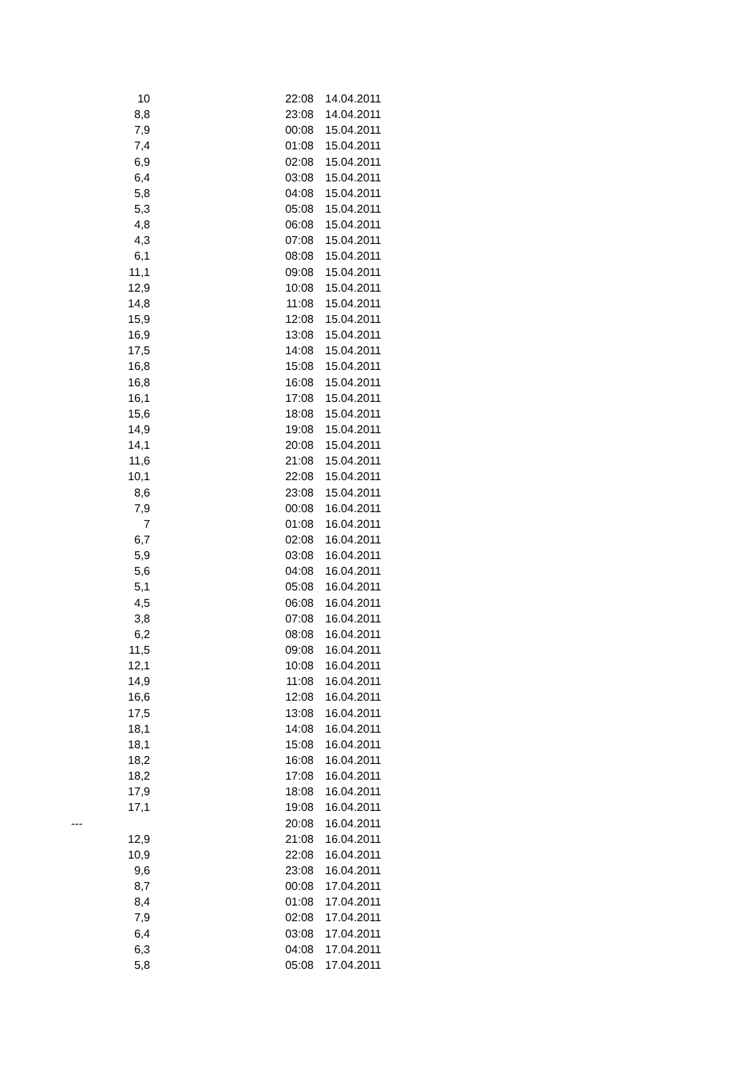| 10 | 22:08 | 14.04.2011 |
| 8,8 | 23:08 | 14.04.2011 |
| 7,9 | 00:08 | 15.04.2011 |
| 7,4 | 01:08 | 15.04.2011 |
| 6,9 | 02:08 | 15.04.2011 |
| 6,4 | 03:08 | 15.04.2011 |
| 5,8 | 04:08 | 15.04.2011 |
| 5,3 | 05:08 | 15.04.2011 |
| 4,8 | 06:08 | 15.04.2011 |
| 4,3 | 07:08 | 15.04.2011 |
| 6,1 | 08:08 | 15.04.2011 |
| 11,1 | 09:08 | 15.04.2011 |
| 12,9 | 10:08 | 15.04.2011 |
| 14,8 | 11:08 | 15.04.2011 |
| 15,9 | 12:08 | 15.04.2011 |
| 16,9 | 13:08 | 15.04.2011 |
| 17,5 | 14:08 | 15.04.2011 |
| 16,8 | 15:08 | 15.04.2011 |
| 16,8 | 16:08 | 15.04.2011 |
| 16,1 | 17:08 | 15.04.2011 |
| 15,6 | 18:08 | 15.04.2011 |
| 14,9 | 19:08 | 15.04.2011 |
| 14,1 | 20:08 | 15.04.2011 |
| 11,6 | 21:08 | 15.04.2011 |
| 10,1 | 22:08 | 15.04.2011 |
| 8,6 | 23:08 | 15.04.2011 |
| 7,9 | 00:08 | 16.04.2011 |
| 7 | 01:08 | 16.04.2011 |
| 6,7 | 02:08 | 16.04.2011 |
| 5,9 | 03:08 | 16.04.2011 |
| 5,6 | 04:08 | 16.04.2011 |
| 5,1 | 05:08 | 16.04.2011 |
| 4,5 | 06:08 | 16.04.2011 |
| 3,8 | 07:08 | 16.04.2011 |
| 6,2 | 08:08 | 16.04.2011 |
| 11,5 | 09:08 | 16.04.2011 |
| 12,1 | 10:08 | 16.04.2011 |
| 14,9 | 11:08 | 16.04.2011 |
| 16,6 | 12:08 | 16.04.2011 |
| 17,5 | 13:08 | 16.04.2011 |
| 18,1 | 14:08 | 16.04.2011 |
| 18,1 | 15:08 | 16.04.2011 |
| 18,2 | 16:08 | 16.04.2011 |
| 18,2 | 17:08 | 16.04.2011 |
| 17,9 | 18:08 | 16.04.2011 |
| 17,1 | 19:08 | 16.04.2011 |
| --- | 20:08 | 16.04.2011 |
| 12,9 | 21:08 | 16.04.2011 |
| 10,9 | 22:08 | 16.04.2011 |
| 9,6 | 23:08 | 16.04.2011 |
| 8,7 | 00:08 | 17.04.2011 |
| 8,4 | 01:08 | 17.04.2011 |
| 7,9 | 02:08 | 17.04.2011 |
| 6,4 | 03:08 | 17.04.2011 |
| 6,3 | 04:08 | 17.04.2011 |
| 5,8 | 05:08 | 17.04.2011 |